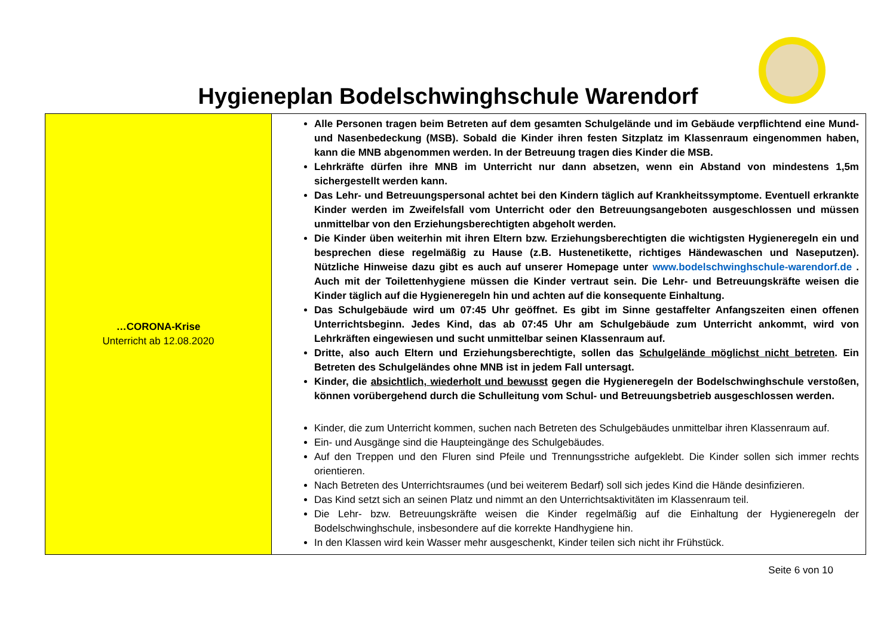Hygieneplan Bodelschwinghschule Warendorf
| …CORONA-Krise Unterricht ab 12.08.2020 | Alle Personen tragen beim Betreten auf dem gesamten Schulgelände und im Gebäude verpflichtend eine Mund- und Nasenbedeckung (MSB). Sobald die Kinder ihren festen Sitzplatz im Klassenraum eingenommen haben, kann die MNB abgenommen werden. In der Betreuung tragen dies Kinder die MSB. Lehrkräfte dürfen ihre MNB im Unterricht nur dann absetzen, wenn ein Abstand von mindestens 1,5m sichergestellt werden kann. Das Lehr- und Betreuungspersonal achtet bei den Kindern täglich auf Krankheitssymptome. Eventuell erkrankte Kinder werden im Zweifelsfall vom Unterricht oder den Betreuungsangeboten ausgeschlossen und müssen unmittelbar von den Erziehungsberechtigten abgeholt werden. Die Kinder üben weiterhin mit ihren Eltern bzw. Erziehungsberechtigten die wichtigsten Hygieneregeln ein und besprechen diese regelmäßig zu Hause (z.B. Hustenetikette, richtiges Händewaschen und Naseputzen). Nützliche Hinweise dazu gibt es auch auf unserer Homepage unter www.bodelschwinghschule-warendorf.de . Auch mit der Toilettenhygiene müssen die Kinder vertraut sein. Die Lehr- und Betreuungskräfte weisen die Kinder täglich auf die Hygieneregeln hin und achten auf die konsequente Einhaltung. Das Schulgebäude wird um 07:45 Uhr geöffnet. Es gibt im Sinne gestaffelter Anfangszeiten einen offenen Unterrichtsbeginn. Jedes Kind, das ab 07:45 Uhr am Schulgebäude zum Unterricht ankommt, wird von Lehrkräften eingewiesen und sucht unmittelbar seinen Klassenraum auf. Dritte, also auch Eltern und Erziehungsberechtigte, sollen das Schulgelände möglichst nicht betreten . Ein Betreten des Schulgeländes ohne MNB ist in jedem Fall untersagt. Kinder, die absichtlich, wiederholt und bewusst gegen die Hygieneregeln der Bodelschwinghschule verstoßen, können vorübergehend durch die Schulleitung vom Schul- und Betreuungsbetrieb ausgeschlossen werden. Kinder, die zum Unterricht kommen, suchen nach Betreten des Schulgebäudes unmittelbar ihren Klassenraum auf. Ein- und Ausgänge sind die Haupteingänge des Schulgebäudes. Auf den Treppen und den Fluren sind Pfeile und Trennungsstriche aufgeklebt. Die Kinder sollen sich immer rechts orientieren. Nach Betreten des Unterrichtsraumes (und bei weiterem Bedarf) soll sich jedes Kind die Hände desinfizieren. Das Kind setzt sich an seinen Platz und nimmt an den Unterrichtsaktivitäten im Klassenraum teil. Die Lehr- bzw. Betreuungskräfte weisen die Kinder regelmäßig auf die Einhaltung der Hygieneregeln der Bodelschwinghschule, insbesondere auf die korrekte Handhygiene hin. In den Klassen wird kein Wasser mehr ausgeschenkt, Kinder teilen sich nicht ihr Frühstück. |
Seite 6 von 10